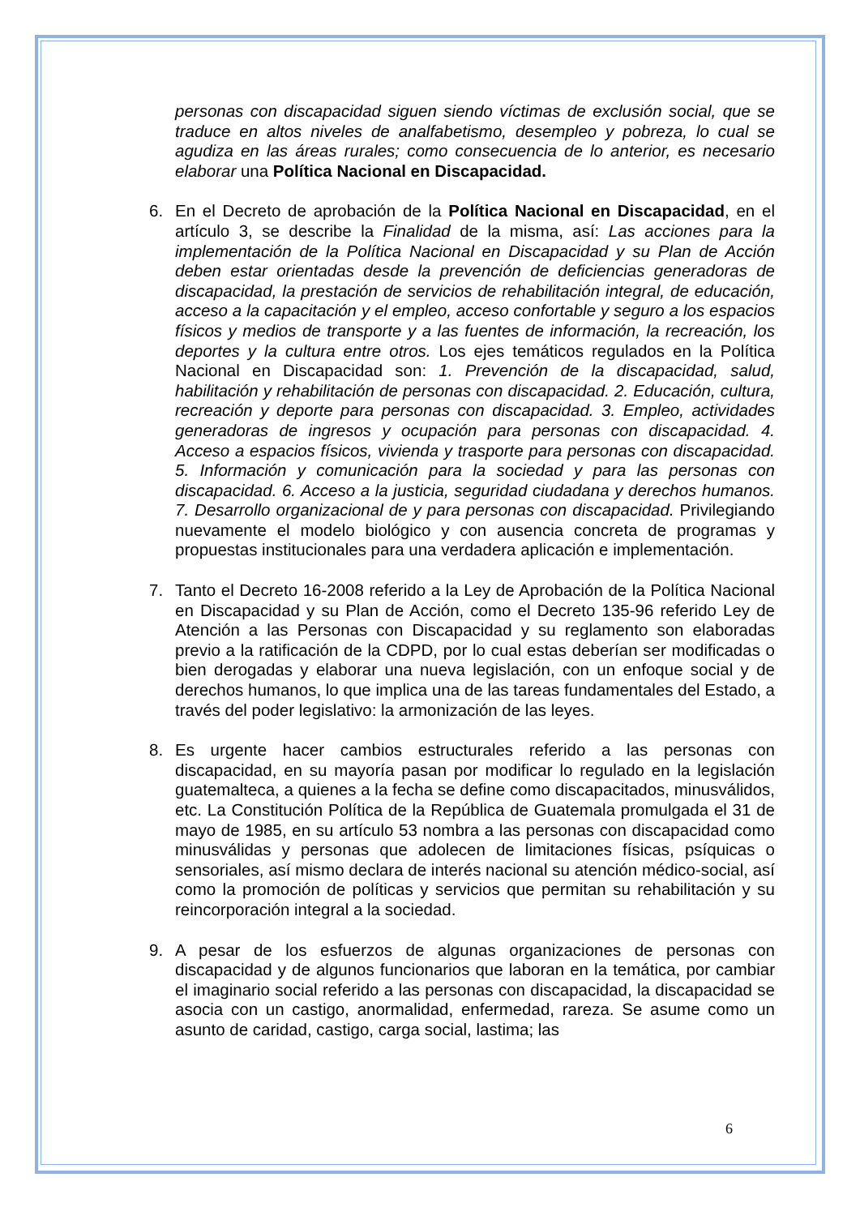personas con discapacidad siguen siendo víctimas de exclusión social, que se traduce en altos niveles de analfabetismo, desempleo y pobreza, lo cual se agudiza en las áreas rurales; como consecuencia de lo anterior, es necesario elaborar una Política Nacional en Discapacidad.
6. En el Decreto de aprobación de la Política Nacional en Discapacidad, en el artículo 3, se describe la Finalidad de la misma, así: Las acciones para la implementación de la Política Nacional en Discapacidad y su Plan de Acción deben estar orientadas desde la prevención de deficiencias generadoras de discapacidad, la prestación de servicios de rehabilitación integral, de educación, acceso a la capacitación y el empleo, acceso confortable y seguro a los espacios físicos y medios de transporte y a las fuentes de información, la recreación, los deportes y la cultura entre otros. Los ejes temáticos regulados en la Política Nacional en Discapacidad son: 1. Prevención de la discapacidad, salud, habilitación y rehabilitación de personas con discapacidad. 2. Educación, cultura, recreación y deporte para personas con discapacidad. 3. Empleo, actividades generadoras de ingresos y ocupación para personas con discapacidad. 4. Acceso a espacios físicos, vivienda y trasporte para personas con discapacidad. 5. Información y comunicación para la sociedad y para las personas con discapacidad. 6. Acceso a la justicia, seguridad ciudadana y derechos humanos. 7. Desarrollo organizacional de y para personas con discapacidad. Privilegiando nuevamente el modelo biológico y con ausencia concreta de programas y propuestas institucionales para una verdadera aplicación e implementación.
7. Tanto el Decreto 16-2008 referido a la Ley de Aprobación de la Política Nacional en Discapacidad y su Plan de Acción, como el Decreto 135-96 referido Ley de Atención a las Personas con Discapacidad y su reglamento son elaboradas previo a la ratificación de la CDPD, por lo cual estas deberían ser modificadas o bien derogadas y elaborar una nueva legislación, con un enfoque social y de derechos humanos, lo que implica una de las tareas fundamentales del Estado, a través del poder legislativo: la armonización de las leyes.
8. Es urgente hacer cambios estructurales referido a las personas con discapacidad, en su mayoría pasan por modificar lo regulado en la legislación guatemalteca, a quienes a la fecha se define como discapacitados, minusválidos, etc. La Constitución Política de la República de Guatemala promulgada el 31 de mayo de 1985, en su artículo 53 nombra a las personas con discapacidad como minusválidas y personas que adolecen de limitaciones físicas, psíquicas o sensoriales, así mismo declara de interés nacional su atención médico-social, así como la promoción de políticas y servicios que permitan su rehabilitación y su reincorporación integral a la sociedad.
9. A pesar de los esfuerzos de algunas organizaciones de personas con discapacidad y de algunos funcionarios que laboran en la temática, por cambiar el imaginario social referido a las personas con discapacidad, la discapacidad se asocia con un castigo, anormalidad, enfermedad, rareza. Se asume como un asunto de caridad, castigo, carga social, lastima; las
6